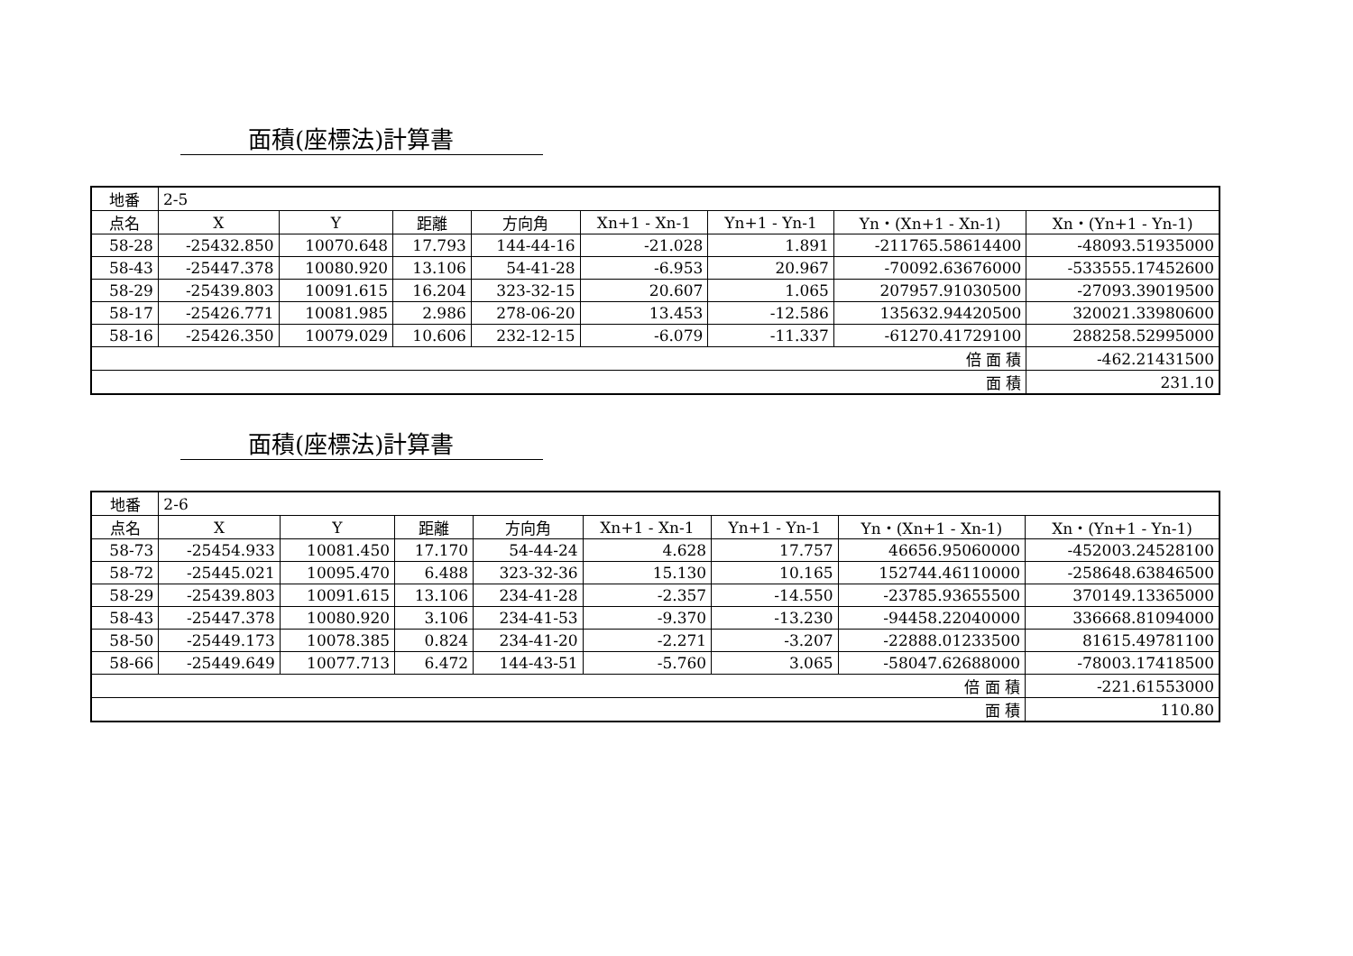面積(座標法)計算書
| 地番 | 2-5 | | | | | | | |
| 点名 | X | Y | 距離 | 方向角 | Xn+1 - Xn-1 | Yn+1 - Yn-1 | Yn・(Xn+1 - Xn-1) | Xn・(Yn+1 - Yn-1) |
| 58-28 | -25432.850 | 10070.648 | 17.793 | 144-44-16 | -21.028 | 1.891 | -211765.58614400 | -48093.51935000 |
| 58-43 | -25447.378 | 10080.920 | 13.106 | 54-41-28 | -6.953 | 20.967 | -70092.63676000 | -533555.17452600 |
| 58-29 | -25439.803 | 10091.615 | 16.204 | 323-32-15 | 20.607 | 1.065 | 207957.91030500 | -27093.39019500 |
| 58-17 | -25426.771 | 10081.985 | 2.986 | 278-06-20 | 13.453 | -12.586 | 135632.94420500 | 320021.33980600 |
| 58-16 | -25426.350 | 10079.029 | 10.606 | 232-12-15 | -6.079 | -11.337 | -61270.41729100 | 288258.52995000 |
| 倍 面 積 | | | | | | | | -462.21431500 |
| 面 積 | | | | | | | | 231.10 |
面積(座標法)計算書
| 地番 | 2-6 | | | | | | | |
| 点名 | X | Y | 距離 | 方向角 | Xn+1 - Xn-1 | Yn+1 - Yn-1 | Yn・(Xn+1 - Xn-1) | Xn・(Yn+1 - Yn-1) |
| 58-73 | -25454.933 | 10081.450 | 17.170 | 54-44-24 | 4.628 | 17.757 | 46656.95060000 | -452003.24528100 |
| 58-72 | -25445.021 | 10095.470 | 6.488 | 323-32-36 | 15.130 | 10.165 | 152744.46110000 | -258648.63846500 |
| 58-29 | -25439.803 | 10091.615 | 13.106 | 234-41-28 | -2.357 | -14.550 | -23785.93655500 | 370149.13365000 |
| 58-43 | -25447.378 | 10080.920 | 3.106 | 234-41-53 | -9.370 | -13.230 | -94458.22040000 | 336668.81094000 |
| 58-50 | -25449.173 | 10078.385 | 0.824 | 234-41-20 | -2.271 | -3.207 | -22888.01233500 | 81615.49781100 |
| 58-66 | -25449.649 | 10077.713 | 6.472 | 144-43-51 | -5.760 | 3.065 | -58047.62688000 | -78003.17418500 |
| 倍 面 積 | | | | | | | | -221.61553000 |
| 面 積 | | | | | | | | 110.80 |